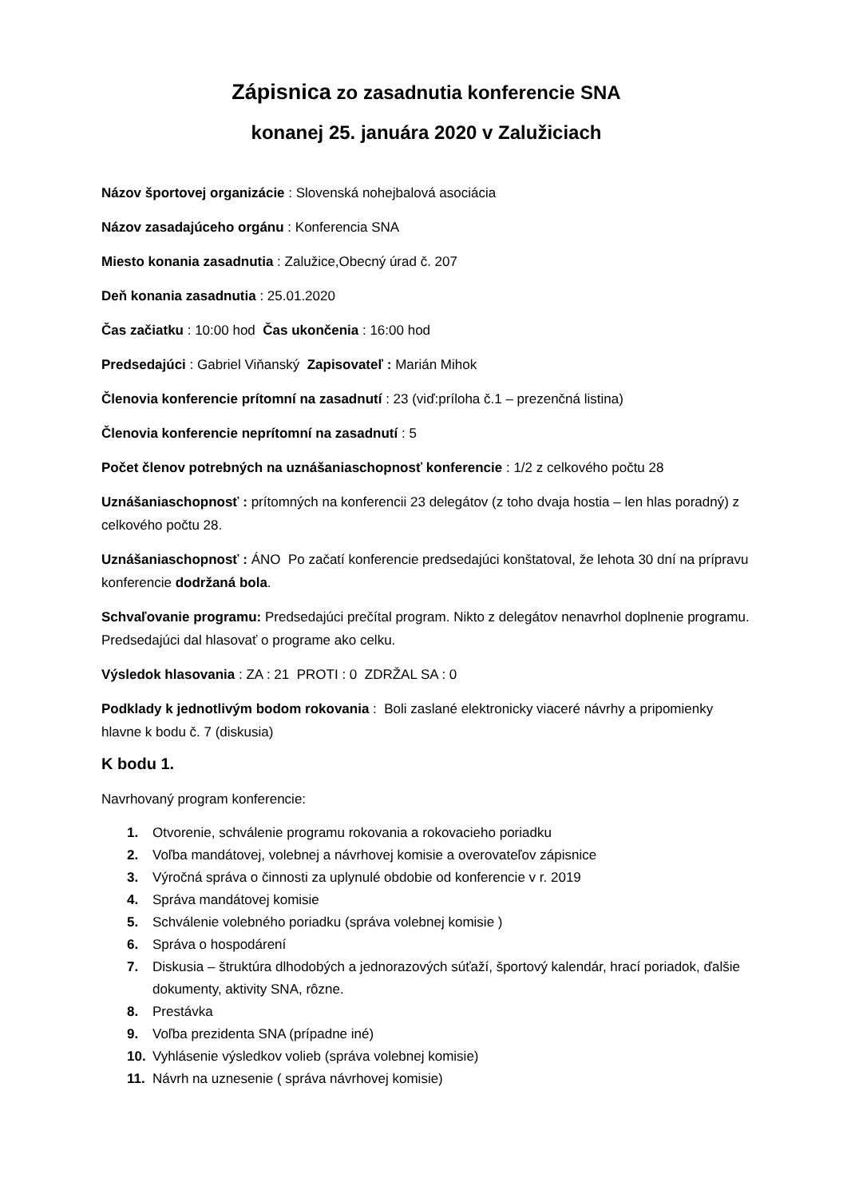Zápisnica zo zasadnutia konferencie SNA
konanej 25. januára 2020 v Zalužiciach
Názov športovej organizácie : Slovenská nohejbalová asociácia
Názov zasadajúceho orgánu : Konferencia SNA
Miesto konania zasadnutia : Zalužice,Obecný úrad č. 207
Deň konania zasadnutia : 25.01.2020
Čas začiatku : 10:00 hod Čas ukončenia : 16:00 hod
Predsedajúci : Gabriel Viňanský Zapisovateľ : Marián Mihok
Členovia konferencie prítomní na zasadnutí : 23 (viď:príloha č.1 – prezenčná listina)
Členovia konferencie neprítomní na zasadnutí : 5
Počet členov potrebných na uznášaniaschopnosť konferencie : 1/2 z celkového počtu 28
Uznášaniaschopnosť : prítomných na konferencii 23 delegátov (z toho dvaja hostia – len hlas poradný) z celkového počtu 28.
Uznášaniaschopnosť : ÁNO Po začatí konferencie predsedajúci konštatoval, že lehota 30 dní na prípravu konferencie dodržaná bola.
Schvaľovanie programu: Predsedajúci prečítal program. Nikto z delegátov nenavrhol doplnenie programu. Predsedajúci dal hlasovať o programe ako celku.
Výsledok hlasovania : ZA : 21 PROTI : 0 ZDRŽAL SA : 0
Podklady k jednotlivým bodom rokovania : Boli zaslané elektronicky viaceré návrhy a pripomienky hlavne k bodu č. 7 (diskusia)
K bodu 1.
Navrhovaný program konferencie:
1. Otvorenie, schválenie programu rokovania a rokovacieho poriadku
2. Voľba mandátovej, volebnej a návrhovej komisie a overovateľov zápisnice
3. Výročná správa o činnosti za uplynulé obdobie od konferencie v r. 2019
4. Správa mandátovej komisie
5. Schválenie volebného poriadku (správa volebnej komisie )
6. Správa o hospodárení
7. Diskusia – štruktúra dlhodobých a jednorazových súťaží, športový kalendár, hrací poriadok, ďalšie dokumenty, aktivity SNA, rôzne.
8. Prestávka
9. Voľba prezidenta SNA (prípadne iné)
10. Vyhlásenie výsledkov volieb (správa volebnej komisie)
11. Návrh na uznesenie ( správa návrhovej komisie)